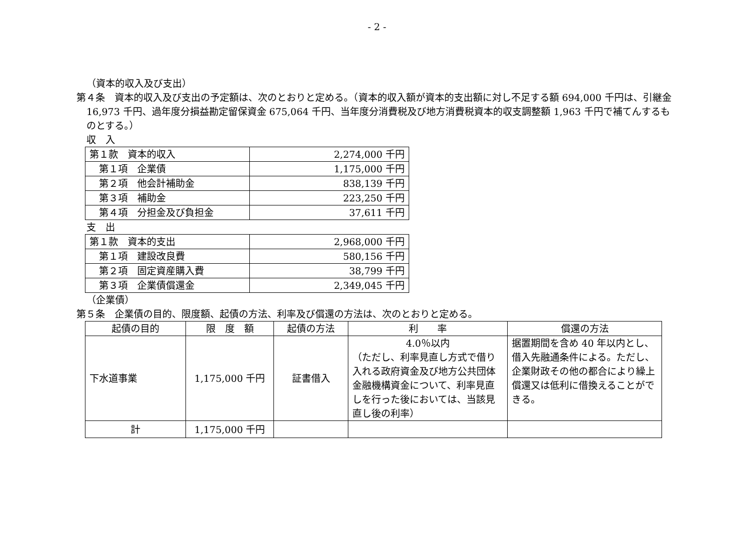- 2 -
（資本的収入及び支出）
第４条　資本的収入及び支出の予定額は、次のとおりと定める。（資本的収入額が資本的支出額に対し不足する額 694,000 千円は、引継金 16,973 千円、過年度分損益勘定留保資金 675,064 千円、当年度分消費税及び地方消費税資本的収支調整額 1,963 千円で補てんするものとする。）
収　入
| 第１款 資本的収入 | 2,274,000 千円 |
| 第１項 企業債 | 1,175,000 千円 |
| 第２項 他会計補助金 | 838,139 千円 |
| 第３項 補助金 | 223,250 千円 |
| 第４項 分担金及び負担金 | 37,611 千円 |
支　出
| 第１款 資本的支出 | 2,968,000 千円 |
| 第１項 建設改良費 | 580,156 千円 |
| 第２項 固定資産購入費 | 38,799 千円 |
| 第３項 企業債償還金 | 2,349,045 千円 |
（企業債）
第５条　企業債の目的、限度額、起債の方法、利率及び償還の方法は、次のとおりと定める。
| 起債の目的 | 限 度 額 | 起債の方法 | 利 率 | 償還の方法 |
| --- | --- | --- | --- | --- |
| 下水道事業 | 1,175,000 千円 | 証書借入 | 4.0％以内 （ただし、利率見直し方式で借り入れる政府資金及び地方公共団体金融機構資金について、利率見直しを行った後においては、当該見直し後の利率） | 据置期間を含め 40 年以内とし、借入先融通条件による。ただし、企業財政その他の都合により繰上償還又は低利に借換えることができる。 |
| 計 | 1,175,000 千円 | | | |